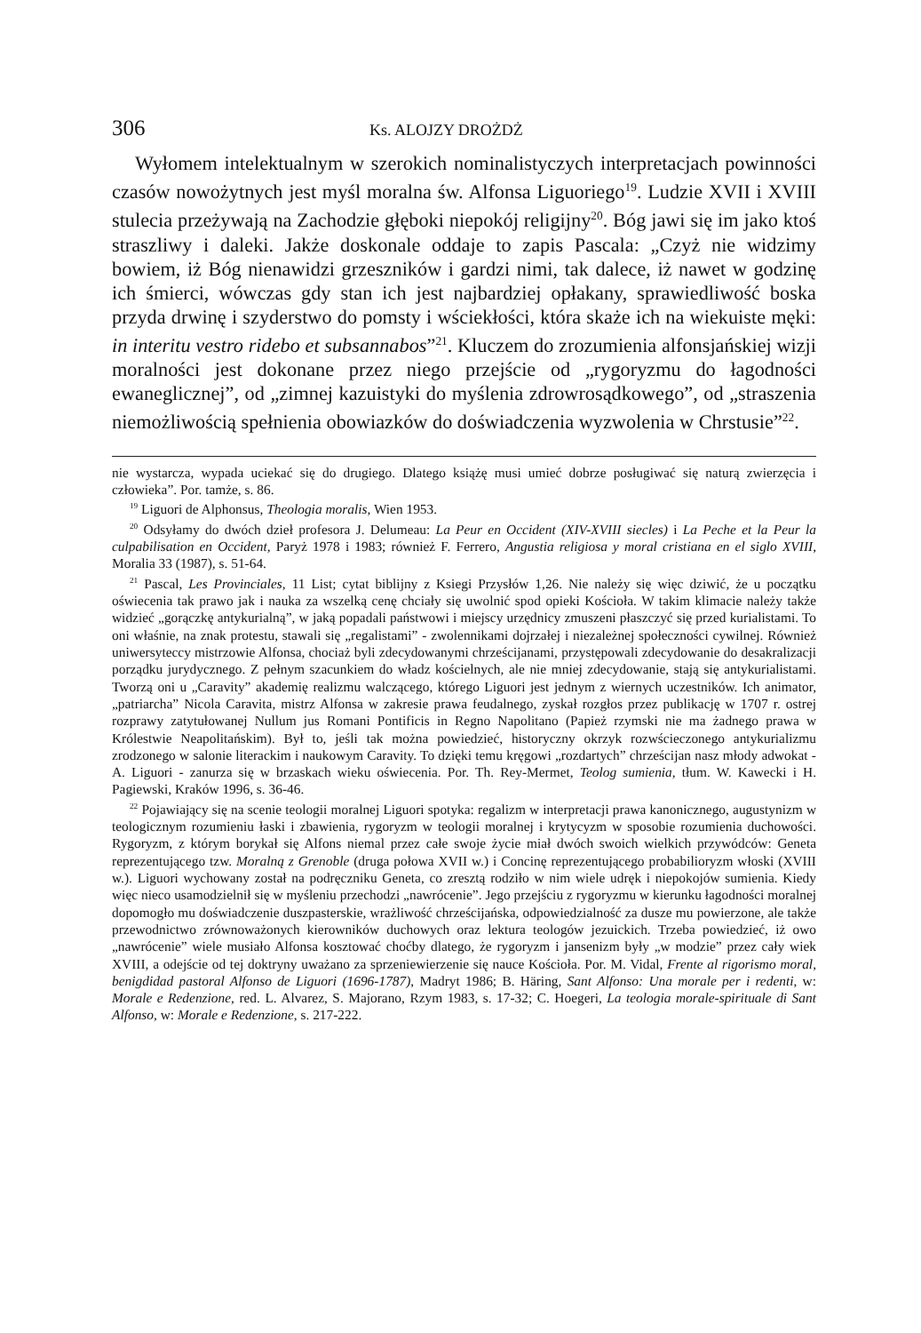306 Ks. ALOJZY DROŻDŻ
Wyłomem intelektualnym w szerokich nominalistyczych interpretacjach powinności czasów nowożytnych jest myśl moralna św. Alfonsa Liguoriego<sup>19</sup>. Ludzie XVII i XVIII stulecia przeżywają na Zachodzie głęboki niepokój religijny<sup>20</sup>. Bóg jawi się im jako ktoś straszliwy i daleki. Jakże doskonale oddaje to zapis Pascala: „Czyż nie widzimy bowiem, iż Bóg nienawidzi grzeszników i gardzi nimi, tak dalece, iż nawet w godzinę ich śmierci, wówczas gdy stan ich jest najbardziej opłakany, sprawiedliwość boska przyda drwinę i szyderstwo do pomsty i wściekłości, która skaże ich na wiekuiste męki: in interitu vestro ridebo et subsannabos”<sup>21</sup>. Kluczem do zrozumienia alfonsjańskiej wizji moralności jest dokonane przez niego przejście od „rygoryzmu do łagodności ewaneglicznej”, od „zimnej kazuistyki do myślenia zdrowrosądkowego”, od „straszenia niemożliwością spełnienia obowiazków do doświadczenia wyzwolenia w Chrstusie”<sup>22</sup>.
nie wystarcza, wypada uciekać się do drugiego. Dlatego książę musi umieć dobrze posługiwać się naturą zwierzęcia i człowieka”. Por. tamże, s. 86.
<sup>19</sup> Liguori de Alphonsus, Theologia moralis, Wien 1953.
<sup>20</sup> Odsyłamy do dwóch dzieł profesora J. Delumeau: La Peur en Occident (XIV-XVIII siecles) i La Peche et la Peur la culpabilisation en Occident, Paryż 1978 i 1983; również F. Ferrero, Angustia religiosa y moral cristiana en el siglo XVIII, Moralia 33 (1987), s. 51-64.
<sup>21</sup> Pascal, Les Provinciales, 11 List; cytat biblijny z Ksiegi Przysłów 1,26. Nie należy się więc dziwić, że u początku oświecenia tak prawo jak i nauka za wszelką cenę chciały się uwolnić spod opieki Kościoła. W takim klimacie należy także widzieć „gorączkę antykurialną”, w jaką popadali państwowi i miejscy urzędnicy zmuszeni płaszczyć się przed kurialistami. To oni właśnie, na znak protestu, stawali się „regalistami” - zwolennikami dojrzałej i niezależnej społeczności cywilnej. Również uniwersyteccy mistrzowie Alfonsa, chociaż byli zdecydowanymi chrześcijanami, przystępowali zdecydowanie do desakralizacji porządku jurydycznego. Z pełnym szacunkiem do władz kościelnych, ale nie mniej zdecydowanie, stają się antykurialistami. Tworzą oni u „Caravity” akademię realizmu walczącego, którego Liguori jest jednym z wiernych uczestników. Ich animator, „patriarcha” Nicola Caravita, mistrz Alfonsa w zakresie prawa feudalnego, zyskał rozgłos przez publikację w 1707 r. ostrej rozprawy zatytułowanej Nullum jus Romani Pontificis in Regno Napolitano (Papież rzymski nie ma żadnego prawa w Królestwie Neapolitańskim). Był to, jeśli tak można powiedzieć, historyczny okrzyk rozwścieczonego antykurializmu zrodzonego w salonie literackim i naukowym Caravity. To dzięki temu kręgowi „rozdartych” chrześcijan nasz młody adwokat - A. Liguori - zanurza się w brzaskach wieku oświecenia. Por. Th. Rey-Mermet, Teolog sumienia, tłum. W. Kawecki i H. Pagiewski, Kraków 1996, s. 36-46.
<sup>22</sup> Pojawiający się na scenie teologii moralnej Liguori spotyka: regalizm w interpretacji prawa kanonicznego, augustynizm w teologicznym rozumieniu łaski i zbawienia, rygoryzm w teologii moralnej i krytycyzm w sposobie rozumienia duchowości. Rygoryzm, z którym borykał się Alfons niemal przez całe swoje życie miał dwóch swoich wielkich przywódców: Geneta reprezentującego tzw. Moralną z Grenoble (druga połowa XVII w.) i Concinę reprezentującego probabilioryzm włoski (XVIII w.). Liguori wychowany został na podręczniku Geneta, co zresztą rodziło w nim wiele udręk i niepokojów sumienia. Kiedy więc nieco usamodzielnił się w myśleniu przechodzi „nawrócenie”. Jego przejściu z rygoryzmu w kierunku łagodności moralnej dopomogło mu doświadczenie duszpasterskie, wrażliwość chrześcijańska, odpowiedzialność za dusze mu powierzone, ale także przewodnictwo zrównoważonych kierowników duchowych oraz lektura teologów jezuickich. Trzeba powiedzieć, iż owo „nawrócenie” wiele musiało Alfonsa kosztować choćby dlatego, że rygoryzm i jansenizm były „w modzie” przez cały wiek XVIII, a odejście od tej doktryny uważano za sprzeniewierzenie się nauce Kościoła. Por. M. Vidal, Frente al rigorismo moral, benigdidad pastoral Alfonso de Liguori (1696-1787), Madryt 1986; B. Häring, Sant Alfonso: Una morale per i redenti, w: Morale e Redenzione, red. L. Alvarez, S. Majorano, Rzym 1983, s. 17-32; C. Hoegeri, La teologia morale-spirituale di Sant Alfonso, w: Morale e Redenzione, s. 217-222.